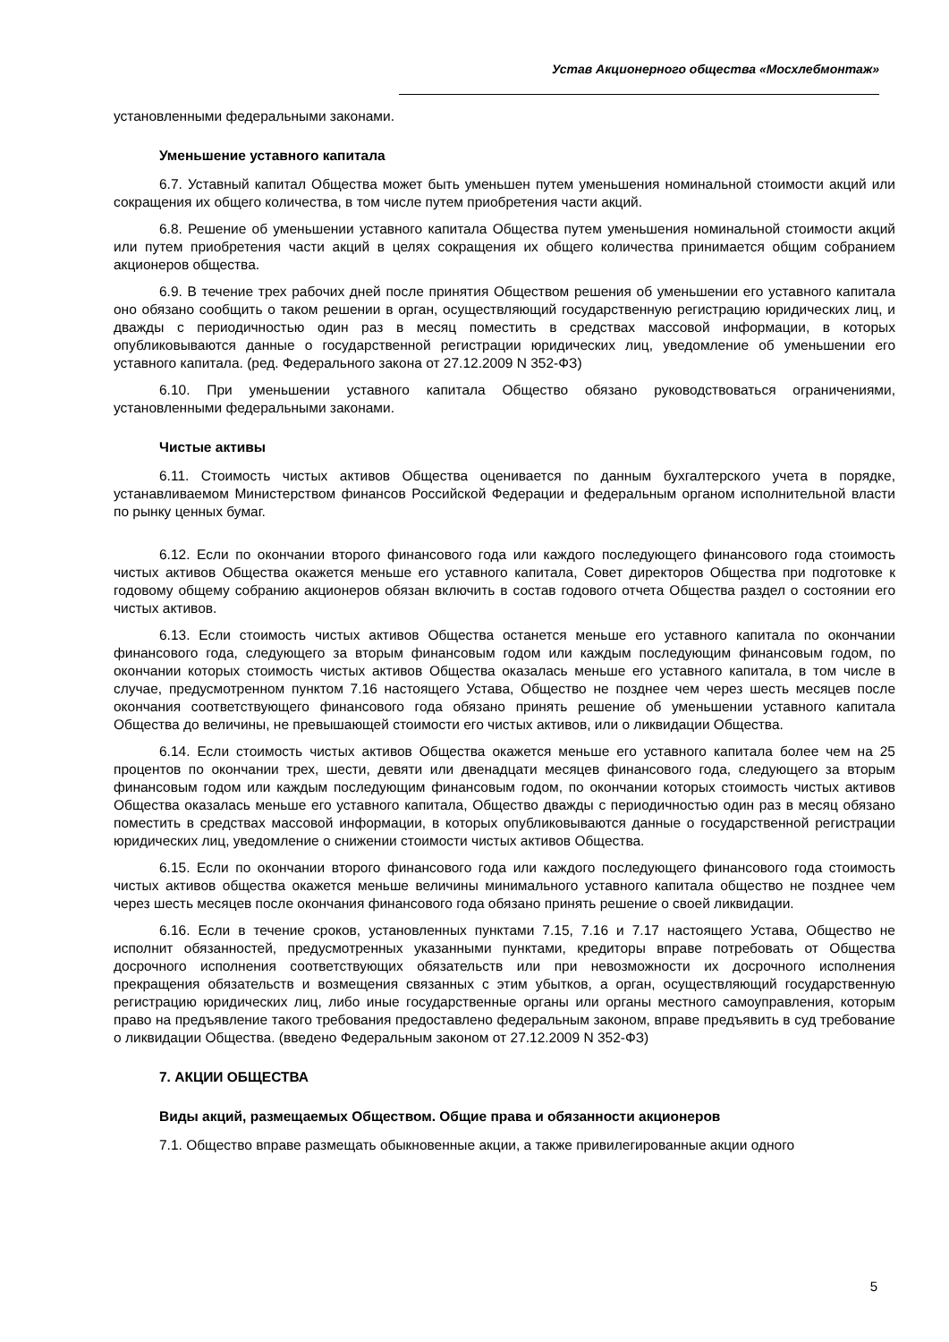Устав Акционерного общества «Мосхлебмонтаж»
установленными федеральными законами.
Уменьшение уставного капитала
6.7. Уставный капитал Общества может быть уменьшен путем уменьшения номинальной стоимости акций или сокращения их общего количества, в том числе путем приобретения части акций.
6.8. Решение об уменьшении уставного капитала Общества путем уменьшения номинальной стоимости акций или путем приобретения части акций в целях сокращения их общего количества принимается общим собранием акционеров общества.
6.9. В течение трех рабочих дней после принятия Обществом решения об уменьшении его уставного капитала оно обязано сообщить о таком решении в орган, осуществляющий государственную регистрацию юридических лиц, и дважды с периодичностью один раз в месяц поместить в средствах массовой информации, в которых опубликовываются данные о государственной регистрации юридических лиц, уведомление об уменьшении его уставного капитала. (ред. Федерального закона от 27.12.2009 N 352-ФЗ)
6.10. При уменьшении уставного капитала Общество обязано руководствоваться ограничениями, установленными федеральными законами.
Чистые активы
6.11. Стоимость чистых активов Общества оценивается по данным бухгалтерского учета в порядке, устанавливаемом Министерством финансов Российской Федерации и федеральным органом исполнительной власти по рынку ценных бумаг.
6.12. Если по окончании второго финансового года или каждого последующего финансового года стоимость чистых активов Общества окажется меньше его уставного капитала, Совет директоров Общества при подготовке к годовому общему собранию акционеров обязан включить в состав годового отчета Общества раздел о состоянии его чистых активов.
6.13. Если стоимость чистых активов Общества останется меньше его уставного капитала по окончании финансового года, следующего за вторым финансовым годом или каждым последующим финансовым годом, по окончании которых стоимость чистых активов Общества оказалась меньше его уставного капитала, в том числе в случае, предусмотренном пунктом 7.16 настоящего Устава, Общество не позднее чем через шесть месяцев после окончания соответствующего финансового года обязано принять решение об уменьшении уставного капитала Общества до величины, не превышающей стоимости его чистых активов, или о ликвидации Общества.
6.14. Если стоимость чистых активов Общества окажется меньше его уставного капитала более чем на 25 процентов по окончании трех, шести, девяти или двенадцати месяцев финансового года, следующего за вторым финансовым годом или каждым последующим финансовым годом, по окончании которых стоимость чистых активов Общества оказалась меньше его уставного капитала, Общество дважды с периодичностью один раз в месяц обязано поместить в средствах массовой информации, в которых опубликовываются данные о государственной регистрации юридических лиц, уведомление о снижении стоимости чистых активов Общества.
6.15. Если по окончании второго финансового года или каждого последующего финансового года стоимость чистых активов общества окажется меньше величины минимального уставного капитала общество не позднее чем через шесть месяцев после окончания финансового года обязано принять решение о своей ликвидации.
6.16. Если в течение сроков, установленных пунктами 7.15, 7.16 и 7.17 настоящего Устава, Общество не исполнит обязанностей, предусмотренных указанными пунктами, кредиторы вправе потребовать от Общества досрочного исполнения соответствующих обязательств или при невозможности их досрочного исполнения прекращения обязательств и возмещения связанных с этим убытков, а орган, осуществляющий государственную регистрацию юридических лиц, либо иные государственные органы или органы местного самоуправления, которым право на предъявление такого требования предоставлено федеральным законом, вправе предъявить в суд требование о ликвидации Общества. (введено Федеральным законом от 27.12.2009 N 352-ФЗ)
7. АКЦИИ ОБЩЕСТВА
Виды акций, размещаемых Обществом. Общие права и обязанности акционеров
7.1. Общество вправе размещать обыкновенные акции, а также привилегированные акции одного
5